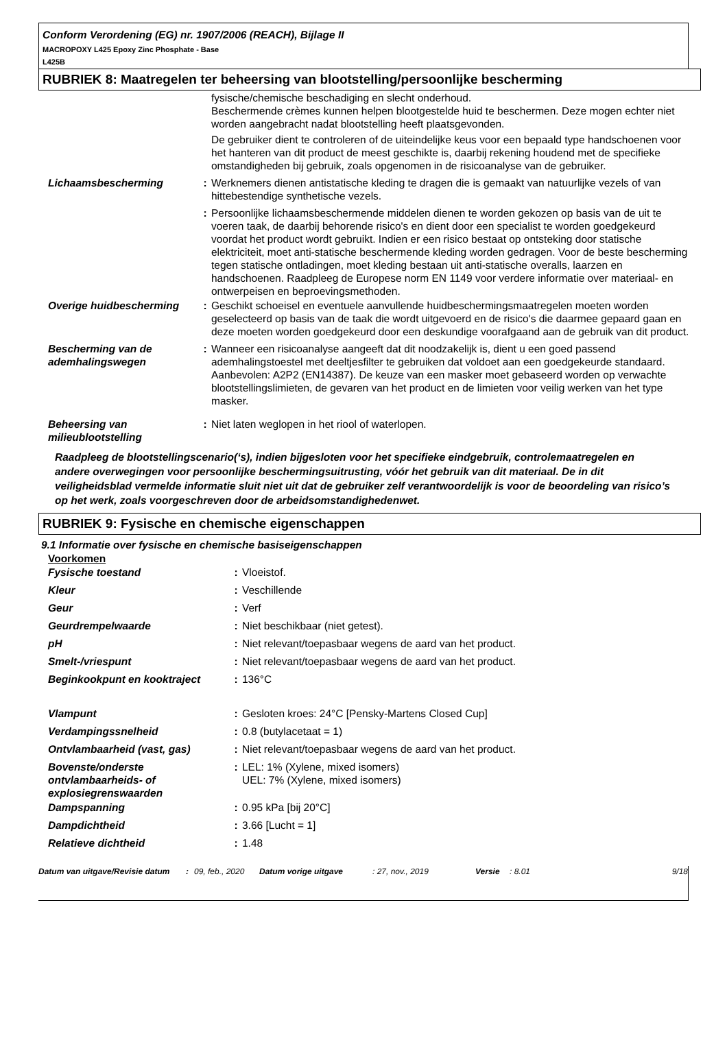Conform Verordening (EG) nr. 1907/2006 (REACH), Bijlage II
MACROPOXY L425 Epoxy Zinc Phosphate - Base
L425B
RUBRIEK 8: Maatregelen ter beheersing van blootstelling/persoonlijke bescherming
| | | fysische/chemische beschadiging en slecht onderhoud. Beschermende crèmes kunnen helpen blootgestelde huid te beschermen. Deze mogen echter niet worden aangebracht nadat blootstelling heeft plaatsgevonden. De gebruiker dient te controleren of de uiteindelijke keus voor een bepaald type handschoenen voor het hanteren van dit product de meest geschikte is, daarbij rekening houdend met de specifieke omstandigheden bij gebruik, zoals opgenomen in de risicoanalyse van de gebruiker. |
| Lichaamsbescherming | : | Werknemers dienen antistatische kleding te dragen die is gemaakt van natuurlijke vezels of van hittebestendige synthetische vezels. |
| | : | Persoonlijke lichaamsbeschermende middelen dienen te worden gekozen op basis van de uit te voeren taak, de daarbij behorende risico's en dient door een specialist te worden goedgekeurd voordat het product wordt gebruikt. Indien er een risico bestaat op ontsteking door statische elektriciteit, moet anti-statische beschermende kleding worden gedragen. Voor de beste bescherming tegen statische ontladingen, moet kleding bestaan uit anti-statische overalls, laarzen en handschoenen. Raadpleeg de Europese norm EN 1149 voor verdere informatie over materiaal- en ontwerpeisen en beproevingsmethoden. |
| Overige huidbescherming | : | Geschikt schoeisel en eventuele aanvullende huidbeschermingsmaatregelen moeten worden geselecteerd op basis van de taak die wordt uitgevoerd en de risico's die daarmee gepaard gaan en deze moeten worden goedgekeurd door een deskundige voorafgaand aan de gebruik van dit product. |
| Bescherming van de ademhalingswegen | : | Wanneer een risicoanalyse aangeeft dat dit noodzakelijk is, dient u een goed passend ademhalingstoestel met deeltjesfilter te gebruiken dat voldoet aan een goedgekeurde standaard. Aanbevolen: A2P2 (EN14387). De keuze van een masker moet gebaseerd worden op verwachte blootstellingslimieten, de gevaren van het product en de limieten voor veilig werken van het type masker. |
| Beheersing van milieublootstelling | : | Niet laten weglopen in het riool of waterlopen. |
Raadpleeg de blootstellingscenario(‘s), indien bijgesloten voor het specifieke eindgebruik, controlemaatregelen en andere overwegingen voor persoonlijke beschermingsuitrusting, vóór het gebruik van dit materiaal. De in dit veiligheidsblad vermelde informatie sluit niet uit dat de gebruiker zelf verantwoordelijk is voor de beoordeling van risico’s op het werk, zoals voorgeschreven door de arbeidsomstandighedenwet.
RUBRIEK 9: Fysische en chemische eigenschappen
9.1 Informatie over fysische en chemische basiseigenschappen
Voorkomen
| Fysische toestand | : | Vloeistof. |
| Kleur | : | Veschillende |
| Geur | : | Verf |
| Geurdrempelwaarde | : | Niet beschikbaar (niet getest). |
| pH | : | Niet relevant/toepasbaar wegens de aard van het product. |
| Smelt-/vriespunt | : | Niet relevant/toepasbaar wegens de aard van het product. |
| Beginkookpunt en kooktraject | : | 136°C |
| Vlampunt | : | Gesloten kroes: 24°C [Pensky-Martens Closed Cup] |
| Verdampingssnelheid | : | 0.8 (butylacetaat = 1) |
| Ontvlambaarheid (vast, gas) | : | Niet relevant/toepasbaar wegens de aard van het product. |
| Bovenste/onderste ontvlambaarheids- of explosiegrenswaarden | : | LEL: 1% (Xylene, mixed isomers) UEL: 7% (Xylene, mixed isomers) |
| Dampspanning | : | 0.95 kPa [bij 20°C] |
| Dampdichtheid | : | 3.66 [Lucht = 1] |
| Relatieve dichtheid | : | 1.48 |
| Datum van uitgave/Revisie datum | : | 09, feb., 2020 | Datum vorige uitgave | : 27, nov., 2019 | Versie | : 8.01 | 9/18 |